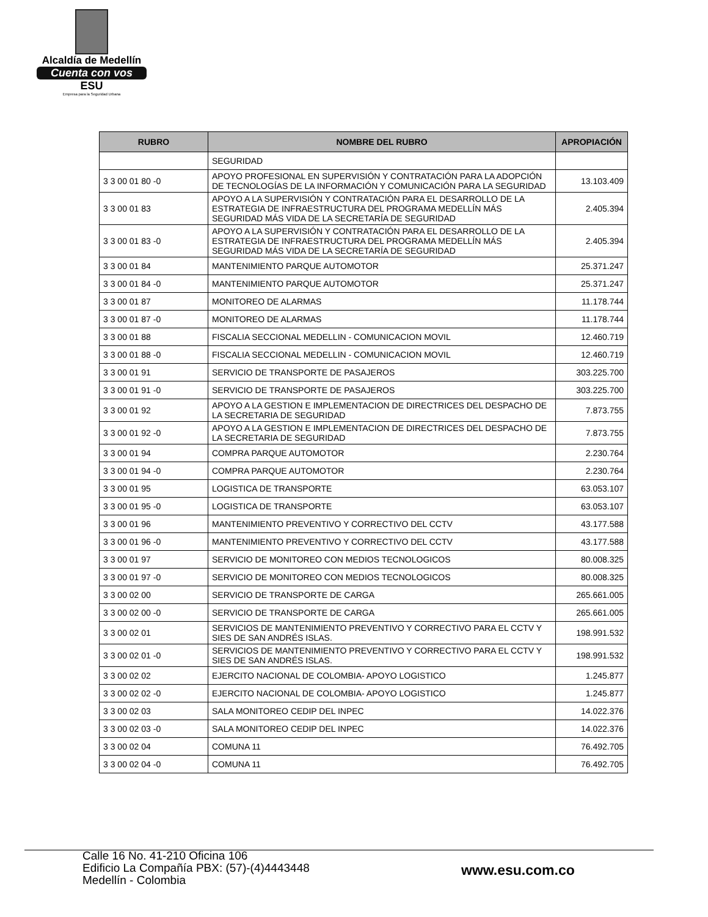Alcaldía de Medellín
Cuenta con vos
ESU
Empresa para la Seguridad Urbana
| RUBRO | NOMBRE DEL RUBRO | APROPIACIÓN |
| --- | --- | --- |
| | SEGURIDAD | |
| 3 3 00 01 80 -0 | APOYO PROFESIONAL EN SUPERVISIÓN Y CONTRATACIÓN PARA LA ADOPCIÓN DE TECNOLOGÍAS DE LA INFORMACIÓN Y COMUNICACIÓN PARA LA SEGURIDAD | 13.103.409 |
| 3 3 00 01 83 | APOYO A LA SUPERVISIÓN Y CONTRATACIÓN PARA EL DESARROLLO DE LA ESTRATEGIA DE INFRAESTRUCTURA DEL PROGRAMA MEDELLÍN MÁS SEGURIDAD MÁS VIDA DE LA SECRETARÍA DE SEGURIDAD | 2.405.394 |
| 3 3 00 01 83 -0 | APOYO A LA SUPERVISIÓN Y CONTRATACIÓN PARA EL DESARROLLO DE LA ESTRATEGIA DE INFRAESTRUCTURA DEL PROGRAMA MEDELLÍN MÁS SEGURIDAD MÁS VIDA DE LA SECRETARÍA DE SEGURIDAD | 2.405.394 |
| 3 3 00 01 84 | MANTENIMIENTO PARQUE AUTOMOTOR | 25.371.247 |
| 3 3 00 01 84 -0 | MANTENIMIENTO PARQUE AUTOMOTOR | 25.371.247 |
| 3 3 00 01 87 | MONITOREO DE ALARMAS | 11.178.744 |
| 3 3 00 01 87 -0 | MONITOREO DE ALARMAS | 11.178.744 |
| 3 3 00 01 88 | FISCALIA SECCIONAL MEDELLIN - COMUNICACION MOVIL | 12.460.719 |
| 3 3 00 01 88 -0 | FISCALIA SECCIONAL MEDELLIN - COMUNICACION MOVIL | 12.460.719 |
| 3 3 00 01 91 | SERVICIO DE TRANSPORTE DE PASAJEROS | 303.225.700 |
| 3 3 00 01 91 -0 | SERVICIO DE TRANSPORTE DE PASAJEROS | 303.225.700 |
| 3 3 00 01 92 | APOYO A LA GESTION E IMPLEMENTACION DE DIRECTRICES DEL DESPACHO DE LA SECRETARIA DE SEGURIDAD | 7.873.755 |
| 3 3 00 01 92 -0 | APOYO A LA GESTION E IMPLEMENTACION DE DIRECTRICES DEL DESPACHO DE LA SECRETARIA DE SEGURIDAD | 7.873.755 |
| 3 3 00 01 94 | COMPRA PARQUE AUTOMOTOR | 2.230.764 |
| 3 3 00 01 94 -0 | COMPRA PARQUE AUTOMOTOR | 2.230.764 |
| 3 3 00 01 95 | LOGISTICA DE TRANSPORTE | 63.053.107 |
| 3 3 00 01 95 -0 | LOGISTICA DE TRANSPORTE | 63.053.107 |
| 3 3 00 01 96 | MANTENIMIENTO PREVENTIVO Y CORRECTIVO DEL CCTV | 43.177.588 |
| 3 3 00 01 96 -0 | MANTENIMIENTO PREVENTIVO Y CORRECTIVO DEL CCTV | 43.177.588 |
| 3 3 00 01 97 | SERVICIO DE MONITOREO CON MEDIOS TECNOLOGICOS | 80.008.325 |
| 3 3 00 01 97 -0 | SERVICIO DE MONITOREO CON MEDIOS TECNOLOGICOS | 80.008.325 |
| 3 3 00 02 00 | SERVICIO DE TRANSPORTE DE CARGA | 265.661.005 |
| 3 3 00 02 00 -0 | SERVICIO DE TRANSPORTE DE CARGA | 265.661.005 |
| 3 3 00 02 01 | SERVICIOS DE MANTENIMIENTO PREVENTIVO Y CORRECTIVO PARA EL CCTV Y SIES DE SAN ANDRÉS ISLAS. | 198.991.532 |
| 3 3 00 02 01 -0 | SERVICIOS DE MANTENIMIENTO PREVENTIVO Y CORRECTIVO PARA EL CCTV Y SIES DE SAN ANDRÉS ISLAS. | 198.991.532 |
| 3 3 00 02 02 | EJERCITO NACIONAL DE COLOMBIA- APOYO LOGISTICO | 1.245.877 |
| 3 3 00 02 02 -0 | EJERCITO NACIONAL DE COLOMBIA- APOYO LOGISTICO | 1.245.877 |
| 3 3 00 02 03 | SALA MONITOREO CEDIP DEL INPEC | 14.022.376 |
| 3 3 00 02 03 -0 | SALA MONITOREO CEDIP DEL INPEC | 14.022.376 |
| 3 3 00 02 04 | COMUNA 11 | 76.492.705 |
| 3 3 00 02 04 -0 | COMUNA 11 | 76.492.705 |
Calle 16 No. 41-210 Oficina 106
Edificio La Compañía PBX: (57)-(4)4443448
Medellín - Colombia
www.esu.com.co